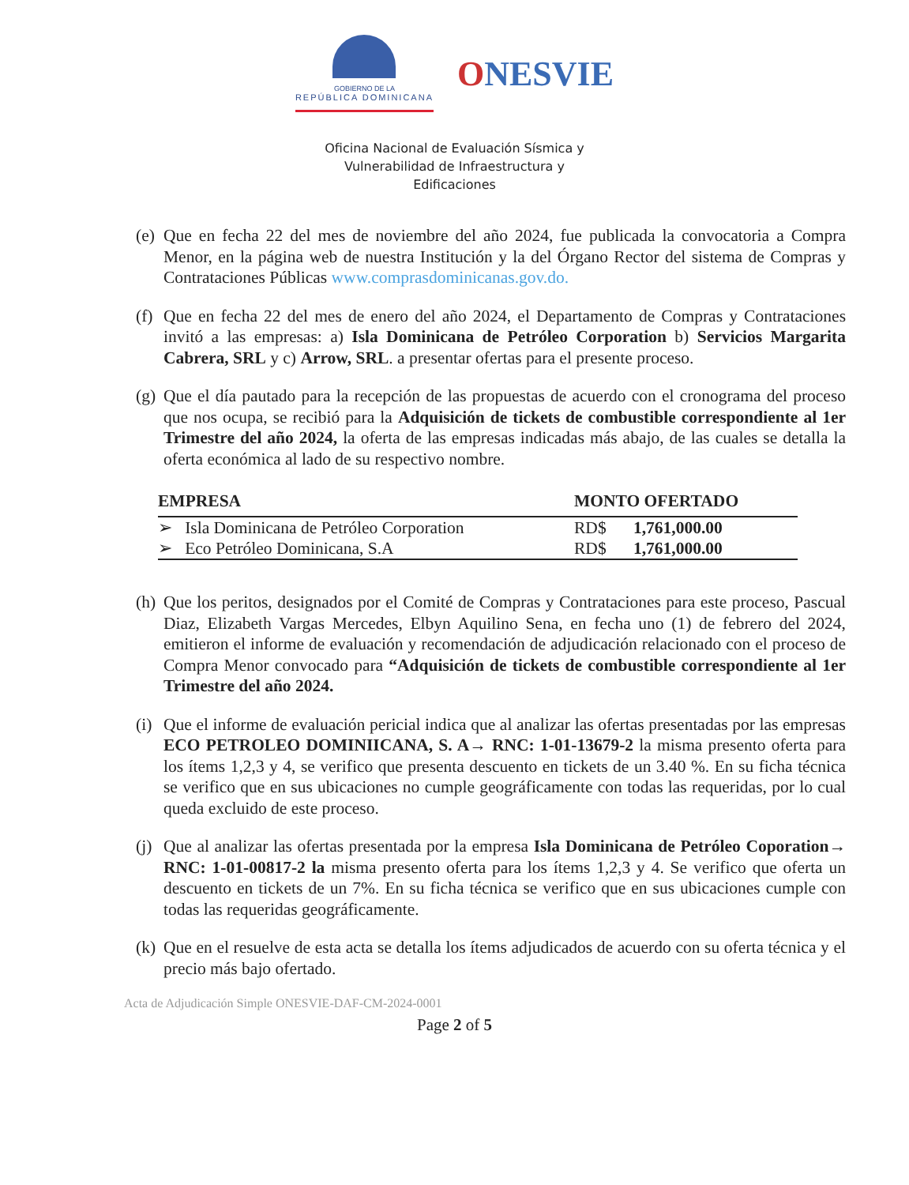GOBIERNO DE LA
REPÚBLICA DOMINICANA
ONESVIE
Oficina Nacional de Evaluación Sísmica y
Vulnerabilidad de Infraestructura y
Edificaciones
(e)
Que en fecha 22 del mes de noviembre del año 2024, fue publicada la convocatoria a Compra Menor, en la página web de nuestra Institución y la del Órgano Rector del sistema de Compras y Contrataciones Públicas www.comprasdominicanas.gov.do.
(f)
Que en fecha 22 del mes de enero del año 2024, el Departamento de Compras y Contrataciones invitó a las empresas: a) Isla Dominicana de Petróleo Corporation b) Servicios Margarita Cabrera, SRL y c) Arrow, SRL. a presentar ofertas para el presente proceso.
(g)
Que el día pautado para la recepción de las propuestas de acuerdo con el cronograma del proceso que nos ocupa, se recibió para la Adquisición de tickets de combustible correspondiente al 1er Trimestre del año 2024, la oferta de las empresas indicadas más abajo, de las cuales se detalla la oferta económica al lado de su respectivo nombre.
| EMPRESA | MONTO OFERTADO | |
| --- | --- | --- |
| ➢ Isla Dominicana de Petróleo Corporation | RD$ | 1,761,000.00 |
| ➢ Eco Petróleo Dominicana, S.A | RD$ | 1,761,000.00 |
(h)
Que los peritos, designados por el Comité de Compras y Contrataciones para este proceso, Pascual Diaz, Elizabeth Vargas Mercedes, Elbyn Aquilino Sena, en fecha uno (1) de febrero del 2024, emitieron el informe de evaluación y recomendación de adjudicación relacionado con el proceso de Compra Menor convocado para “Adquisición de tickets de combustible correspondiente al 1er Trimestre del año 2024.
(i)
Que el informe de evaluación pericial indica que al analizar las ofertas presentadas por las empresas ECO PETROLEO DOMINIICANA, S. A→ RNC: 1-01-13679-2 la misma presento oferta para los ítems 1,2,3 y 4, se verifico que presenta descuento en tickets de un 3.40 %. En su ficha técnica se verifico que en sus ubicaciones no cumple geográficamente con todas las requeridas, por lo cual queda excluido de este proceso.
(j)
Que al analizar las ofertas presentada por la empresa Isla Dominicana de Petróleo Coporation→ RNC: 1-01-00817-2 la misma presento oferta para los ítems 1,2,3 y 4. Se verifico que oferta un descuento en tickets de un 7%. En su ficha técnica se verifico que en sus ubicaciones cumple con todas las requeridas geográficamente.
(k)
Que en el resuelve de esta acta se detalla los ítems adjudicados de acuerdo con su oferta técnica y el precio más bajo ofertado.
Acta de Adjudicación Simple ONESVIE-DAF-CM-2024-0001
Page 2 of 5